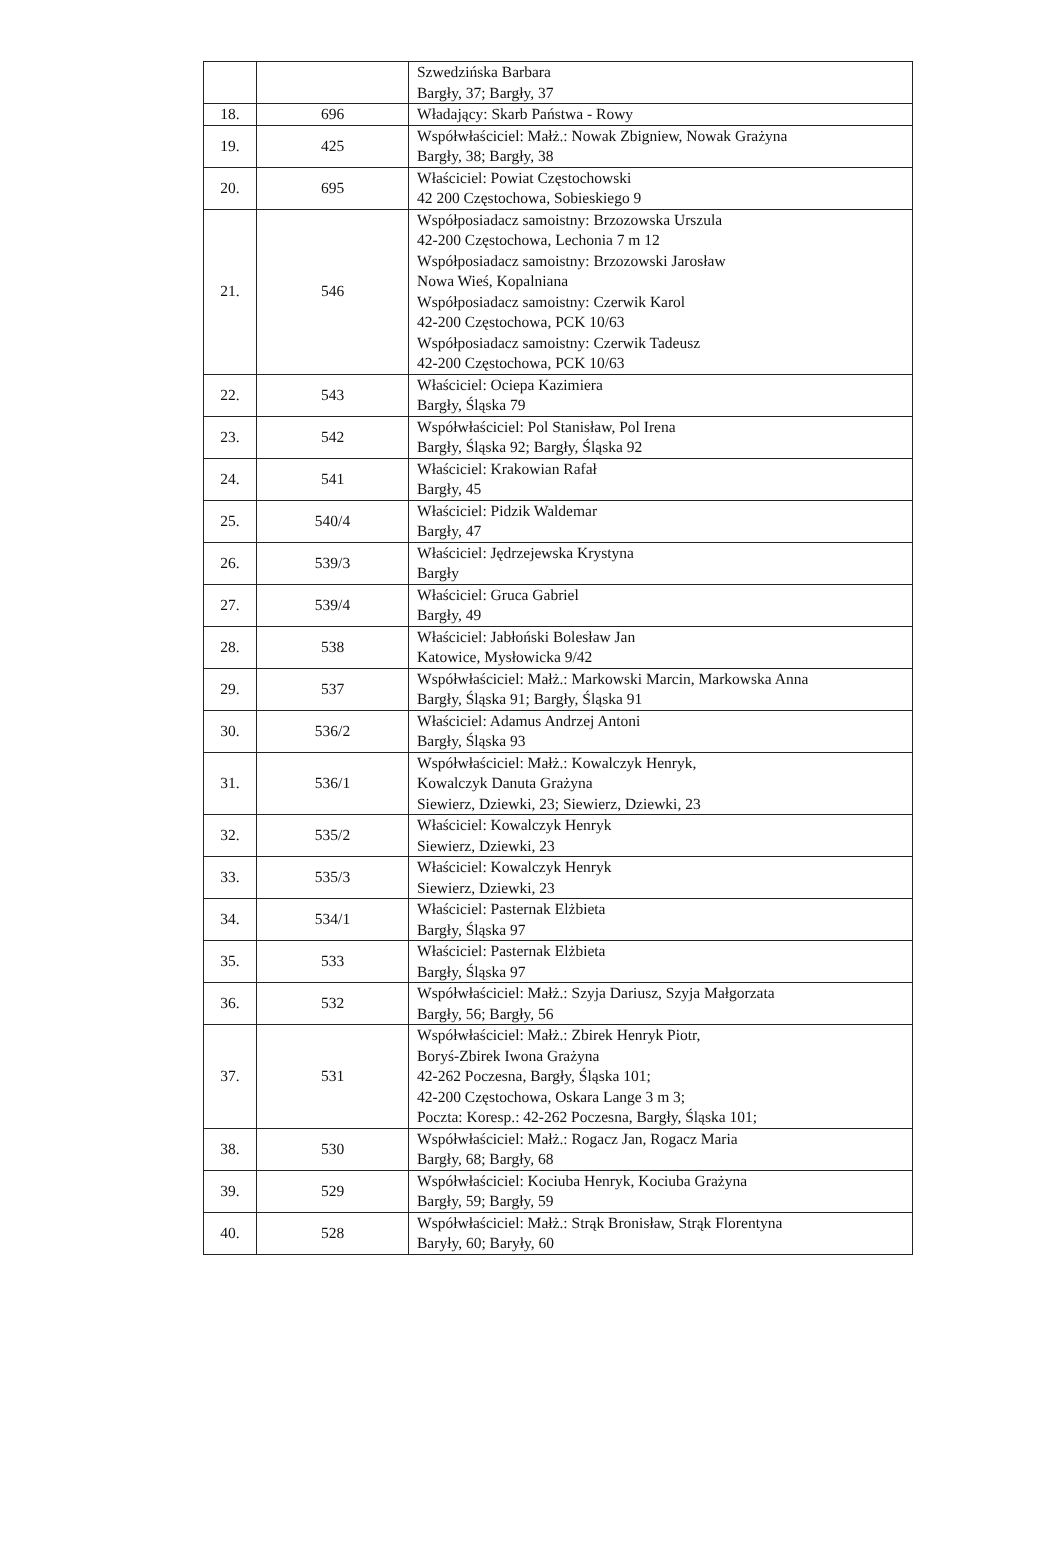| | | Szwedzińska Barbara Bargły, 37; Bargły, 37 |
| 18. | 696 | Władający: Skarb Państwa - Rowy |
| 19. | 425 | Współwłaściciel: Małż.: Nowak Zbigniew, Nowak Grażyna Bargły, 38; Bargły, 38 |
| 20. | 695 | Właściciel: Powiat Częstochowski 42 200 Częstochowa, Sobieskiego 9 |
| 21. | 546 | Współposiadacz samoistny: Brzozowska Urszula 42-200 Częstochowa, Lechonia 7 m 12 Współposiadacz samoistny: Brzozowski Jarosław Nowa Wieś, Kopalniana Współposiadacz samoistny: Czerwik Karol 42-200 Częstochowa, PCK 10/63 Współposiadacz samoistny: Czerwik Tadeusz 42-200 Częstochowa, PCK 10/63 |
| 22. | 543 | Właściciel: Ociepa Kazimiera Bargły, Śląska 79 |
| 23. | 542 | Współwłaściciel: Pol Stanisław, Pol Irena Bargły, Śląska 92; Bargły, Śląska 92 |
| 24. | 541 | Właściciel: Krakowian Rafał Bargły, 45 |
| 25. | 540/4 | Właściciel: Pidzik Waldemar Bargły, 47 |
| 26. | 539/3 | Właściciel: Jędrzejewska Krystyna Bargły |
| 27. | 539/4 | Właściciel: Gruca Gabriel Bargły, 49 |
| 28. | 538 | Właściciel: Jabłoński Bolesław Jan Katowice, Mysłowicka 9/42 |
| 29. | 537 | Współwłaściciel: Małż.: Markowski Marcin, Markowska Anna Bargły, Śląska 91; Bargły, Śląska 91 |
| 30. | 536/2 | Właściciel: Adamus Andrzej Antoni Bargły, Śląska 93 |
| 31. | 536/1 | Współwłaściciel: Małż.: Kowalczyk Henryk, Kowalczyk Danuta Grażyna Siewierz, Dziewki, 23; Siewierz, Dziewki, 23 |
| 32. | 535/2 | Właściciel: Kowalczyk Henryk Siewierz, Dziewki, 23 |
| 33. | 535/3 | Właściciel: Kowalczyk Henryk Siewierz, Dziewki, 23 |
| 34. | 534/1 | Właściciel: Pasternak Elżbieta Bargły, Śląska 97 |
| 35. | 533 | Właściciel: Pasternak Elżbieta Bargły, Śląska 97 |
| 36. | 532 | Współwłaściciel: Małż.: Szyja Dariusz, Szyja Małgorzata Bargły, 56; Bargły, 56 |
| 37. | 531 | Współwłaściciel: Małż.: Zbirek Henryk Piotr, Boryś-Zbirek Iwona Grażyna 42-262 Poczesna, Bargły, Śląska 101; 42-200 Częstochowa, Oskara Lange 3 m 3; Poczta: Koresp.: 42-262 Poczesna, Bargły, Śląska 101; |
| 38. | 530 | Współwłaściciel: Małż.: Rogacz Jan, Rogacz Maria Bargły, 68; Bargły, 68 |
| 39. | 529 | Współwłaściciel: Kociuba Henryk, Kociuba Grażyna Bargły, 59; Bargły, 59 |
| 40. | 528 | Współwłaściciel: Małż.: Strąk Bronisław, Strąk Florentyna Baryły, 60; Baryły, 60 |